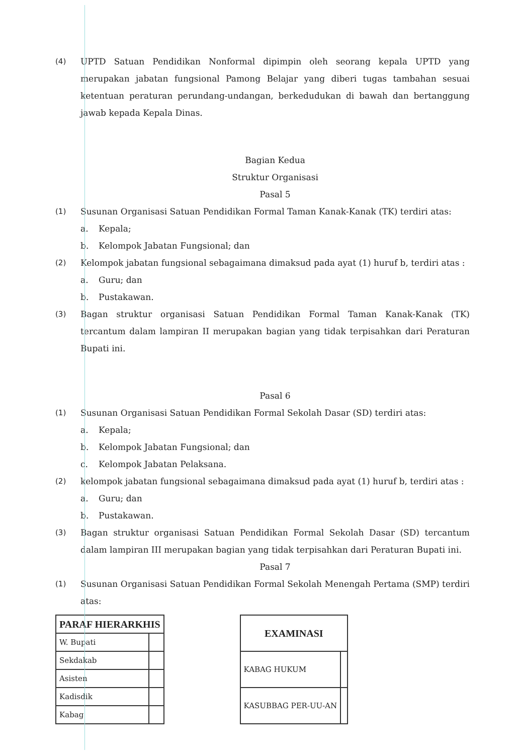(4) UPTD Satuan Pendidikan Nonformal dipimpin oleh seorang kepala UPTD yang merupakan jabatan fungsional Pamong Belajar yang diberi tugas tambahan sesuai ketentuan peraturan perundang-undangan, berkedudukan di bawah dan bertanggung jawab kepada Kepala Dinas.
Bagian Kedua
Struktur Organisasi
Pasal 5
(1) Susunan Organisasi Satuan Pendidikan Formal Taman Kanak-Kanak (TK) terdiri atas:
a. Kepala;
b. Kelompok Jabatan Fungsional; dan
(2) Kelompok jabatan fungsional sebagaimana dimaksud pada ayat (1) huruf b, terdiri atas :
a. Guru; dan
b. Pustakawan.
(3) Bagan struktur organisasi Satuan Pendidikan Formal Taman Kanak-Kanak (TK) tercantum dalam lampiran II merupakan bagian yang tidak terpisahkan dari Peraturan Bupati ini.
Pasal 6
(1) Susunan Organisasi Satuan Pendidikan Formal Sekolah Dasar (SD) terdiri atas:
a. Kepala;
b. Kelompok Jabatan Fungsional; dan
c. Kelompok Jabatan Pelaksana.
(2) kelompok jabatan fungsional sebagaimana dimaksud pada ayat (1) huruf b, terdiri atas :
a. Guru; dan
b. Pustakawan.
(3) Bagan struktur organisasi Satuan Pendidikan Formal Sekolah Dasar (SD) tercantum dalam lampiran III merupakan bagian yang tidak terpisahkan dari Peraturan Bupati ini.
Pasal 7
(1) Susunan Organisasi Satuan Pendidikan Formal Sekolah Menengah Pertama (SMP) terdiri atas:
| PARAF HIERARKHIS | |
| --- | --- |
| W. Bupati | |
| Sekdakab | |
| Asisten | |
| Kadisdik | |
| Kabag | |
| EXAMINASI | |
| --- | --- |
| KABAG HUKUM | |
| KASUBBAG PER-UU-AN | |